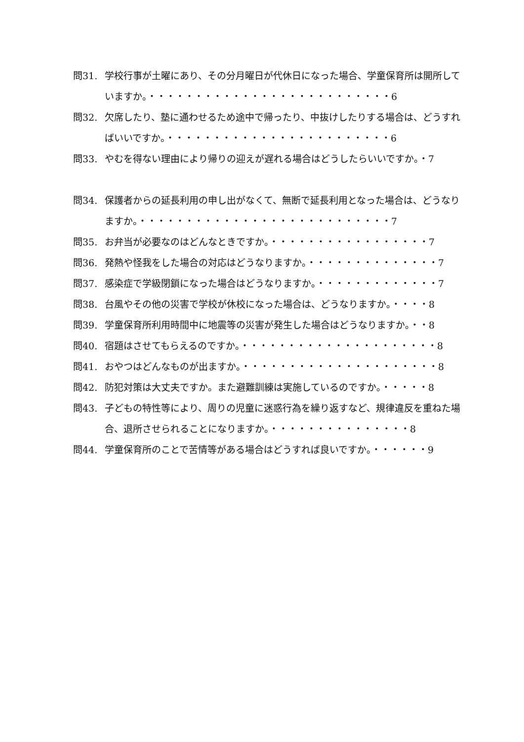問31. 学校行事が土曜にあり、その分月曜日が代休日になった場合、学童保育所は開所していますか。・・・・・・・・・・・・・・・・・・・・・・・・・・6
問32. 欠席したり、塾に通わせるため途中で帰ったり、中抜けしたりする場合は、どうすればいいですか。・・・・・・・・・・・・・・・・・・・・・・・・6
問33. やむを得ない理由により帰りの迎えが遅れる場合はどうしたらいいですか。・7
問34. 保護者からの延長利用の申し出がなくて、無断で延長利用となった場合は、どうなりますか。・・・・・・・・・・・・・・・・・・・・・・・・・・・7
問35. お弁当が必要なのはどんなときですか。・・・・・・・・・・・・・・・・・7
問36. 発熱や怪我をした場合の対応はどうなりますか。・・・・・・・・・・・・・・7
問37. 感染症で学級閉鎖になった場合はどうなりますか。・・・・・・・・・・・・・7
問38. 台風やその他の災害で学校が休校になった場合は、どうなりますか。・・・・8
問39. 学童保育所利用時間中に地震等の災害が発生した場合はどうなりますか。・・8
問40. 宿題はさせてもらえるのですか。・・・・・・・・・・・・・・・・・・・・・8
問41. おやつはどんなものが出ますか。・・・・・・・・・・・・・・・・・・・・・8
問42. 防犯対策は大丈夫ですか。また避難訓練は実施しているのですか。・・・・・8
問43. 子どもの特性等により、周りの児童に迷惑行為を繰り返すなど、規律違反を重ねた場合、退所させられることになりますか。・・・・・・・・・・・・・・・8
問44. 学童保育所のことで苦情等がある場合はどうすれば良いですか。・・・・・・9